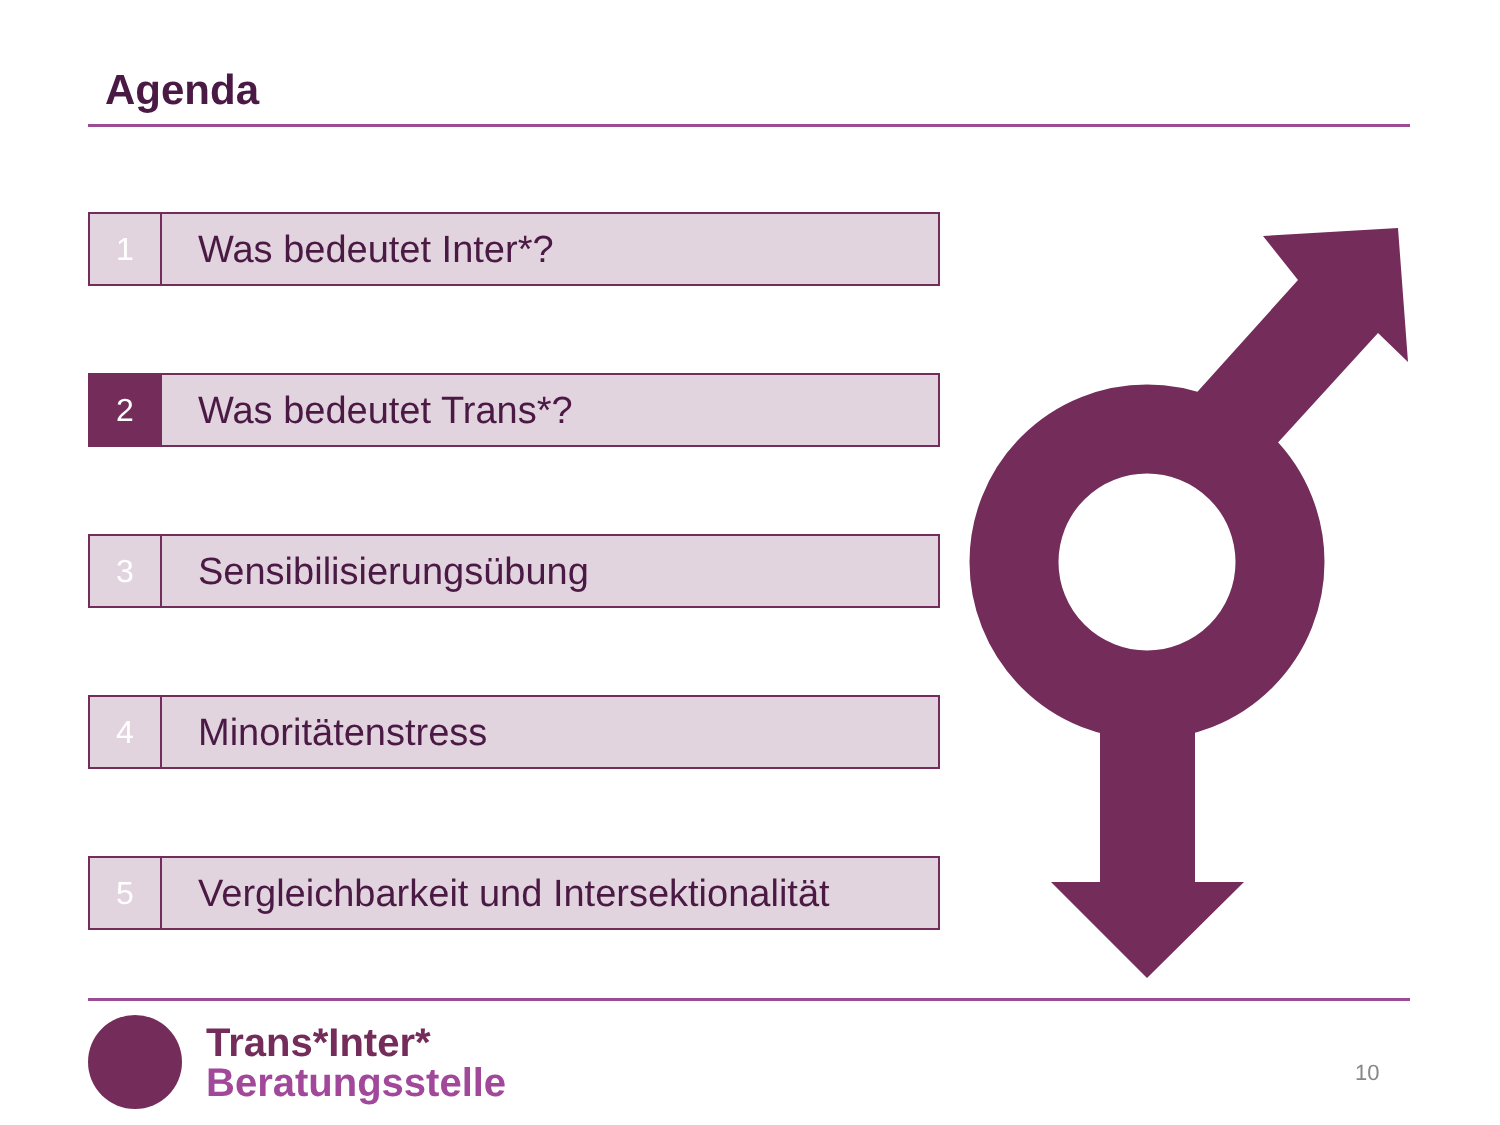Agenda
1
Was bedeutet Inter*?
2
Was bedeutet Trans*?
3
Sensibilisierungsübung
4
Minoritätenstress
5
Vergleichbarkeit und Intersektionalität
Trans*Inter*
Beratungsstelle
10